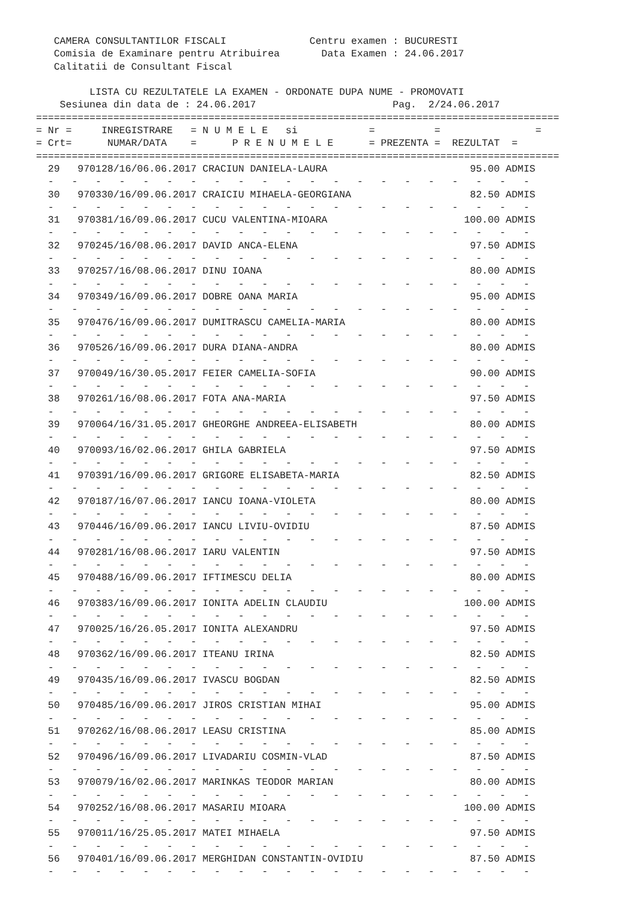CAMERA CONSULTANTILOR FISCALI              Centru examen : BUCURESTI
   Comisia de Examinare pentru Atribuirea       Data Examen : 24.06.2017
   Calitatii de Consultant Fiscal

         LISTA CU REZULTATELE LA EXAMEN - ORDONATE DUPA NUME - PROMOVATI
    Sesiunea din data de : 24.06.2017                       Pag.  2/24.06.2017
========================================================================================
= Nr =     INREGISTRARE   = N U M E L E   si            =          =                =
= Crt=      NUMAR/DATA    =      P R E N U M E L E      = PREZENTA =  REZULTAT  =
========================================================================================
  29   970128/16/06.06.2017 CRACIUN DANIELA-LAURA                        95.00 ADMIS
  -   -   -   -   -   -   -   -   -   -   -   -   -   -   -   -   -   -   -   -   -
  30   970330/16/09.06.2017 CRAICIU MIHAELA-GEORGIANA                    82.50 ADMIS
  -   -   -   -   -   -   -   -   -   -   -   -   -   -   -   -   -   -   -   -   -
  31   970381/16/09.06.2017 CUCU VALENTINA-MIOARA                       100.00 ADMIS
  -   -   -   -   -   -   -   -   -   -   -   -   -   -   -   -   -   -   -   -   -
  32   970245/16/08.06.2017 DAVID ANCA-ELENA                             97.50 ADMIS
  -   -   -   -   -   -   -   -   -   -   -   -   -   -   -   -   -   -   -   -   -
  33   970257/16/08.06.2017 DINU IOANA                                   80.00 ADMIS
  -   -   -   -   -   -   -   -   -   -   -   -   -   -   -   -   -   -   -   -   -
  34   970349/16/09.06.2017 DOBRE OANA MARIA                             95.00 ADMIS
  -   -   -   -   -   -   -   -   -   -   -   -   -   -   -   -   -   -   -   -   -
  35   970476/16/09.06.2017 DUMITRASCU CAMELIA-MARIA                     80.00 ADMIS
  -   -   -   -   -   -   -   -   -   -   -   -   -   -   -   -   -   -   -   -   -
  36   970526/16/09.06.2017 DURA DIANA-ANDRA                             80.00 ADMIS
  -   -   -   -   -   -   -   -   -   -   -   -   -   -   -   -   -   -   -   -   -
  37   970049/16/30.05.2017 FEIER CAMELIA-SOFIA                          90.00 ADMIS
  -   -   -   -   -   -   -   -   -   -   -   -   -   -   -   -   -   -   -   -   -
  38   970261/16/08.06.2017 FOTA ANA-MARIA                               97.50 ADMIS
  -   -   -   -   -   -   -   -   -   -   -   -   -   -   -   -   -   -   -   -   -
  39   970064/16/31.05.2017 GHEORGHE ANDREEA-ELISABETH                   80.00 ADMIS
  -   -   -   -   -   -   -   -   -   -   -   -   -   -   -   -   -   -   -   -   -
  40   970093/16/02.06.2017 GHILA GABRIELA                               97.50 ADMIS
  -   -   -   -   -   -   -   -   -   -   -   -   -   -   -   -   -   -   -   -   -
  41   970391/16/09.06.2017 GRIGORE ELISABETA-MARIA                      82.50 ADMIS
  -   -   -   -   -   -   -   -   -   -   -   -   -   -   -   -   -   -   -   -   -
  42   970187/16/07.06.2017 IANCU IOANA-VIOLETA                          80.00 ADMIS
  -   -   -   -   -   -   -   -   -   -   -   -   -   -   -   -   -   -   -   -   -
  43   970446/16/09.06.2017 IANCU LIVIU-OVIDIU                           87.50 ADMIS
  -   -   -   -   -   -   -   -   -   -   -   -   -   -   -   -   -   -   -   -   -
  44   970281/16/08.06.2017 IARU VALENTIN                                97.50 ADMIS
  -   -   -   -   -   -   -   -   -   -   -   -   -   -   -   -   -   -   -   -   -
  45   970488/16/09.06.2017 IFTIMESCU DELIA                              80.00 ADMIS
  -   -   -   -   -   -   -   -   -   -   -   -   -   -   -   -   -   -   -   -   -
  46   970383/16/09.06.2017 IONITA ADELIN CLAUDIU                       100.00 ADMIS
  -   -   -   -   -   -   -   -   -   -   -   -   -   -   -   -   -   -   -   -   -
  47   970025/16/26.05.2017 IONITA ALEXANDRU                             97.50 ADMIS
  -   -   -   -   -   -   -   -   -   -   -   -   -   -   -   -   -   -   -   -   -
  48   970362/16/09.06.2017 ITEANU IRINA                                 82.50 ADMIS
  -   -   -   -   -   -   -   -   -   -   -   -   -   -   -   -   -   -   -   -   -
  49   970435/16/09.06.2017 IVASCU BOGDAN                                82.50 ADMIS
  -   -   -   -   -   -   -   -   -   -   -   -   -   -   -   -   -   -   -   -   -
  50   970485/16/09.06.2017 JIROS CRISTIAN MIHAI                         95.00 ADMIS
  -   -   -   -   -   -   -   -   -   -   -   -   -   -   -   -   -   -   -   -   -
  51   970262/16/08.06.2017 LEASU CRISTINA                               85.00 ADMIS
  -   -   -   -   -   -   -   -   -   -   -   -   -   -   -   -   -   -   -   -   -
  52   970496/16/09.06.2017 LIVADARIU COSMIN-VLAD                        87.50 ADMIS
  -   -   -   -   -   -   -   -   -   -   -   -   -   -   -   -   -   -   -   -   -
  53   970079/16/02.06.2017 MARINKAS TEODOR MARIAN                       80.00 ADMIS
  -   -   -   -   -   -   -   -   -   -   -   -   -   -   -   -   -   -   -   -   -
  54   970252/16/08.06.2017 MASARIU MIOARA                              100.00 ADMIS
  -   -   -   -   -   -   -   -   -   -   -   -   -   -   -   -   -   -   -   -   -
  55   970011/16/25.05.2017 MATEI MIHAELA                                97.50 ADMIS
  -   -   -   -   -   -   -   -   -   -   -   -   -   -   -   -   -   -   -   -   -
  56   970401/16/09.06.2017 MERGHIDAN CONSTANTIN-OVIDIU                  87.50 ADMIS
  -   -   -   -   -   -   -   -   -   -   -   -   -   -   -   -   -   -   -   -   -